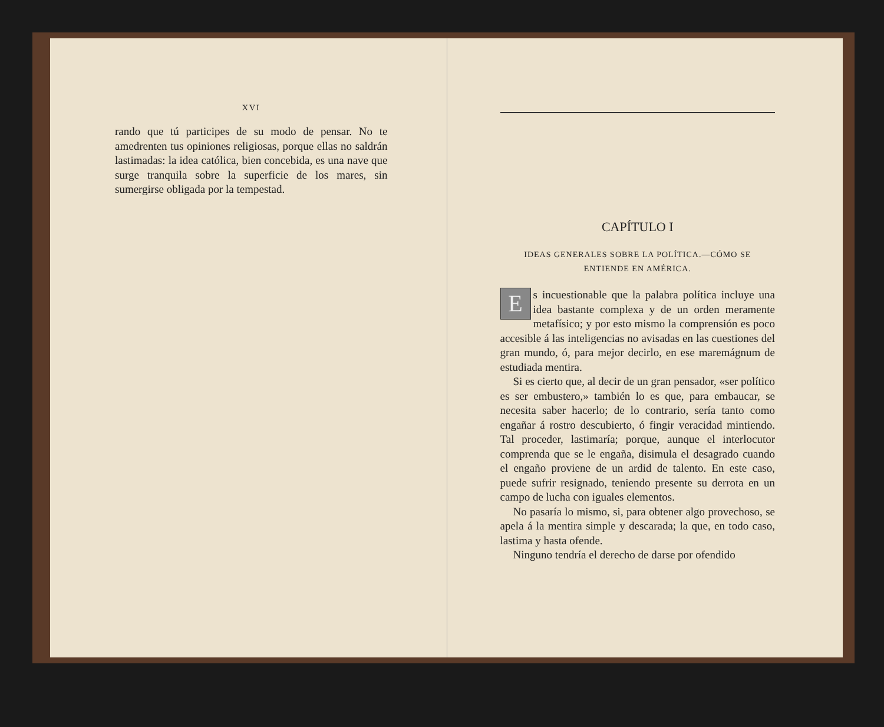XVI
rando que tú participes de su modo de pensar. No te amedrenten tus opiniones religiosas, porque ellas no saldrán lastimadas: la idea católica, bien concebida, es una nave que surge tranquila sobre la superficie de los mares, sin sumergirse obligada por la tempestad.
CAPÍTULO I
IDEAS GENERALES SOBRE LA POLÍTICA.—CÓMO SE ENTIENDE EN AMÉRICA.
Es incuestionable que la palabra política incluye una idea bastante complexa y de un orden meramente metafísico; y por esto mismo la comprensión es poco accesible á las inteligencias no avisadas en las cuestiones del gran mundo, ó, para mejor decirlo, en ese maremágnum de estudiada mentira.
Si es cierto que, al decir de un gran pensador, «ser político es ser embustero,» también lo es que, para embaucar, se necesita saber hacerlo; de lo contrario, sería tanto como engañar á rostro descubierto, ó fingir veracidad mintiendo. Tal proceder, lastimaría; porque, aunque el interlocutor comprenda que se le engaña, disimula el desagrado cuando el engaño proviene de un ardid de talento. En este caso, puede sufrir resignado, teniendo presente su derrota en un campo de lucha con iguales elementos.
No pasaría lo mismo, si, para obtener algo provechoso, se apela á la mentira simple y descarada; la que, en todo caso, lastima y hasta ofende.
Ninguno tendría el derecho de darse por ofendido